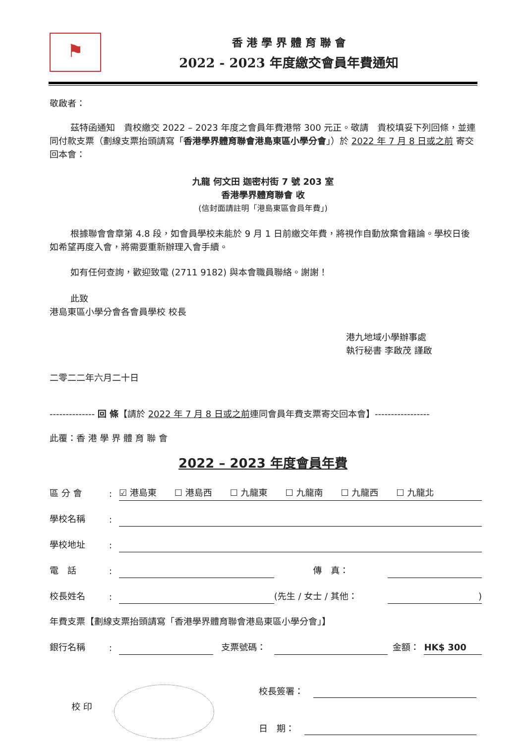⚑
香 港 學 界 體 育 聯 會
2022 - 2023 年度繳交會員年費通知
敬啟者：
茲特函通知　貴校繳交 2022 – 2023 年度之會員年費港幣 300 元正。敬請　貴校填妥下列回條，並連同付款支票（劃線支票抬頭請寫「香港學界體育聯會港島東區小學分會」）於 2022 年 7 月 8 日或之前 寄交回本會：
九龍 何文田 迦密村街 7 號 203 室
香港學界體育聯會 收
(信封面請註明「港島東區會員年費」)
根據聯會會章第 4.8 段，如會員學校未能於 9 月 1 日前繳交年費，將視作自動放棄會籍論。學校日後如希望再度入會，將需要重新辦理入會手續。
如有任何查詢，歡迎致電 (2711 9182) 與本會職員聯絡。謝謝！
此致
港島東區小學分會各會員學校 校長
港九地域小學辦事處
執行秘書 李啟茂 謹啟
二零二二年六月二十日
-------------- 回 條【請於 2022 年 7 月 8 日或之前連同會員年費支票寄交回本會】-----------------
此覆：香 港 學 界 體 育 聯 會
2022 – 2023 年度會員年費
| 區 分 會 | : | ☑ 港島東 ☐ 港島西 ☐ 九龍東 ☐ 九龍南 ☐ 九龍西 ☐ 九龍北 | | | | |
| 學校名稱 | : | | | | | |
| 學校地址 | : | | | | | |
| 電 話 | : | | | 傳 真： | | |
| 校長姓名 | : | | | (先生 / 女士 / 其他： | ) | |
| 年費支票【劃線支票抬頭請寫「香港學界體育聯會港島東區小學分會」】 | | | | | | |
| 銀行名稱 | : | | 支票號碼： | | 金額： | HK$ 300 |
校 印
校長簽署：
日　期：